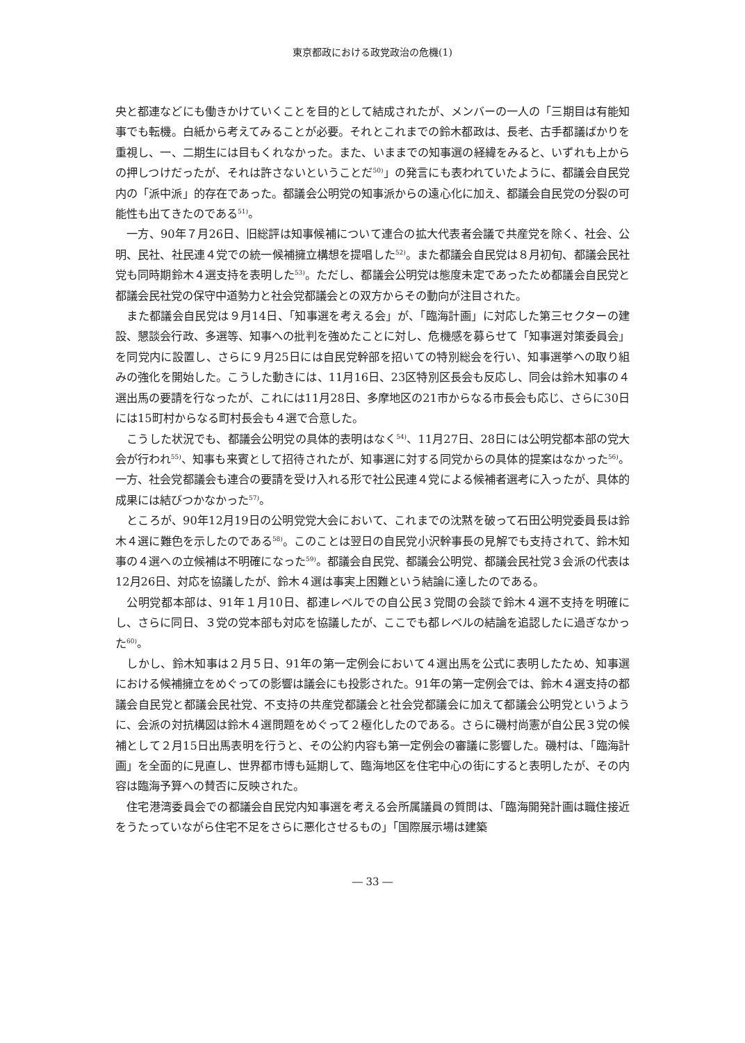東京都政における政党政治の危機(1)
央と都連などにも働きかけていくことを目的として結成されたが、メンバーの一人の「三期目は有能知事でも転機。白紙から考えてみることが必要。それとこれまでの鈴木都政は、長老、古手都議ばかりを重視し、一、二期生には目もくれなかった。また、いままでの知事選の経緯をみると、いずれも上からの押しつけだったが、それは許さないということだ<sup>50)</sup>」の発言にも表われていたように、都議会自民党内の「派中派」的存在であった。都議会公明党の知事派からの遠心化に加え、都議会自民党の分裂の可能性も出てきたのである<sup>51)</sup>。
一方、90年７月26日、旧総評は知事候補について連合の拡大代表者会議で共産党を除く、社会、公明、民社、社民連４党での統一候補擁立構想を提唱した<sup>52)</sup>。また都議会自民党は８月初旬、都議会民社党も同時期鈴木４選支持を表明した<sup>53)</sup>。ただし、都議会公明党は態度未定であったため都議会自民党と都議会民社党の保守中道勢力と社会党都議会との双方からその動向が注目された。
また都議会自民党は９月14日、「知事選を考える会」が、「臨海計画」に対応した第三セクターの建設、懇談会行政、多選等、知事への批判を強めたことに対し、危機感を募らせて「知事選対策委員会」を同党内に設置し、さらに９月25日には自民党幹部を招いての特別総会を行い、知事選挙への取り組みの強化を開始した。こうした動きには、11月16日、23区特別区長会も反応し、同会は鈴木知事の４選出馬の要請を行なったが、これには11月28日、多摩地区の21市からなる市長会も応じ、さらに30日には15町村からなる町村長会も４選で合意した。
こうした状況でも、都議会公明党の具体的表明はなく<sup>54)</sup>、11月27日、28日には公明党都本部の党大会が行われ<sup>55)</sup>、知事も来賓として招待されたが、知事選に対する同党からの具体的提案はなかった<sup>56)</sup>。一方、社会党都議会も連合の要請を受け入れる形で社公民連４党による候補者選考に入ったが、具体的成果には結びつかなかった<sup>57)</sup>。
ところが、90年12月19日の公明党党大会において、これまでの沈黙を破って石田公明党委員長は鈴木４選に難色を示したのである<sup>58)</sup>。このことは翌日の自民党小沢幹事長の見解でも支持されて、鈴木知事の４選への立候補は不明確になった<sup>59)</sup>。都議会自民党、都議会公明党、都議会民社党３会派の代表は12月26日、対応を協議したが、鈴木４選は事実上困難という結論に達したのである。
公明党都本部は、91年１月10日、都連レベルでの自公民３党間の会談で鈴木４選不支持を明確にし、さらに同日、３党の党本部も対応を協議したが、ここでも都レベルの結論を追認したに過ぎなかった<sup>60)</sup>。
しかし、鈴木知事は２月５日、91年の第一定例会において４選出馬を公式に表明したため、知事選における候補擁立をめぐっての影響は議会にも投影された。91年の第一定例会では、鈴木４選支持の都議会自民党と都議会民社党、不支持の共産党都議会と社会党都議会に加えて都議会公明党というように、会派の対抗構図は鈴木４選問題をめぐって２極化したのである。さらに磯村尚憲が自公民３党の候補として２月15日出馬表明を行うと、その公約内容も第一定例会の審議に影響した。磯村は、「臨海計画」を全面的に見直し、世界都市博も延期して、臨海地区を住宅中心の街にすると表明したが、その内容は臨海予算への賛否に反映された。
住宅港湾委員会での都議会自民党内知事選を考える会所属議員の質問は、「臨海開発計画は職住接近をうたっていながら住宅不足をさらに悪化させるもの」「国際展示場は建築
― 33 ―